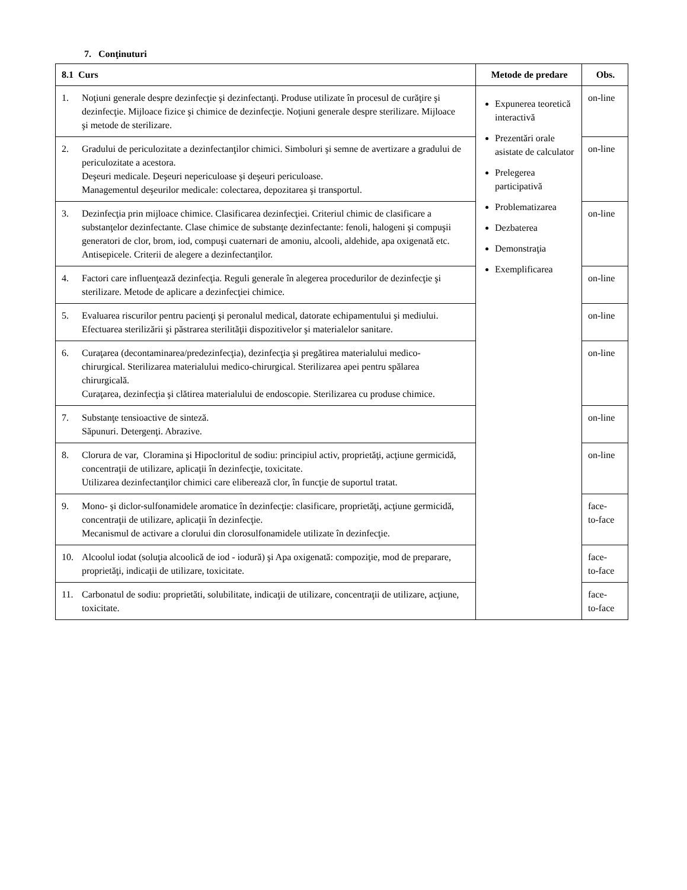7. Conţinuturi
| 8.1 Curs | Metode de predare | Obs. |
| --- | --- | --- |
| 1. Noţiuni generale despre dezinfecţie şi dezinfectanţi. Produse utilizate în procesul de curăţire şi dezinfecţie. Mijloace fizice şi chimice de dezinfecţie. Noţiuni generale despre sterilizare. Mijloace şi metode de sterilizare. | Expunerea teoretică interactivă Prezentări orale asistate de calculator Prelegerea participativă Problematizarea Dezbaterea Demonstraţia Exemplificarea | on-line |
| 2. Gradului de periculozitate a dezinfectanţilor chimici. Simboluri şi semne de avertizare a gradului de periculozitate a acestora. Deşeuri medicale. Deşeuri nepericuloase şi deşeuri periculoase. Managementul deşeurilor medicale: colectarea, depozitarea şi transportul. | | on-line |
| 3. Dezinfecţia prin mijloace chimice. Clasificarea dezinfecţiei. Criteriul chimic de clasificare a substanţelor dezinfectante. Clase chimice de substanţe dezinfectante: fenoli, halogeni şi compuşii generatori de clor, brom, iod, compuşi cuaternari de amoniu, alcooli, aldehide, apa oxigenată etc. Antisepicele. Criterii de alegere a dezinfectanţilor. | | on-line |
| 4. Factori care influenţează dezinfecţia. Reguli generale în alegerea procedurilor de dezinfecţie şi sterilizare. Metode de aplicare a dezinfecţiei chimice. | | on-line |
| 5. Evaluarea riscurilor pentru pacienţi şi peronalul medical, datorate echipamentului şi mediului. Efectuarea sterilizării şi păstrarea sterilităţii dispozitivelor şi materialelor sanitare. | | on-line |
| 6. Curaţarea (decontaminarea/predezinfecţia), dezinfecţia şi pregătirea materialului medico-chirurgical. Sterilizarea materialului medico-chirurgical. Sterilizarea apei pentru spălarea chirurgicală. Curaţarea, dezinfecţia şi clătirea materialului de endoscopie. Sterilizarea cu produse chimice. | | on-line |
| 7. Substanţe tensioactive de sinteză. Săpunuri. Detergenţi. Abrazive. | | on-line |
| 8. Clorura de var, Cloramina şi Hipocloritul de sodiu: principiul activ, proprietăţi, acţiune germicidă, concentraţii de utilizare, aplicaţii în dezinfecţie, toxicitate. Utilizarea dezinfectanţilor chimici care eliberează clor, în funcţie de suportul tratat. | | on-line |
| 9. Mono- şi diclor-sulfonamidele aromatice în dezinfecţie: clasificare, proprietăţi, acţiune germicidă, concentraţii de utilizare, aplicaţii în dezinfecţie. Mecanismul de activare a clorului din clorosulfonamidele utilizate în dezinfecţie. | | face- to-face |
| 10. Alcoolul iodat (soluţia alcoolică de iod - iodură) şi Apa oxigenată: compoziţie, mod de preparare, proprietăţi, indicaţii de utilizare, toxicitate. | | face- to-face |
| 11. Carbonatul de sodiu: proprietăti, solubilitate, indicaţii de utilizare, concentraţii de utilizare, acţiune, toxicitate. | | face- to-face |